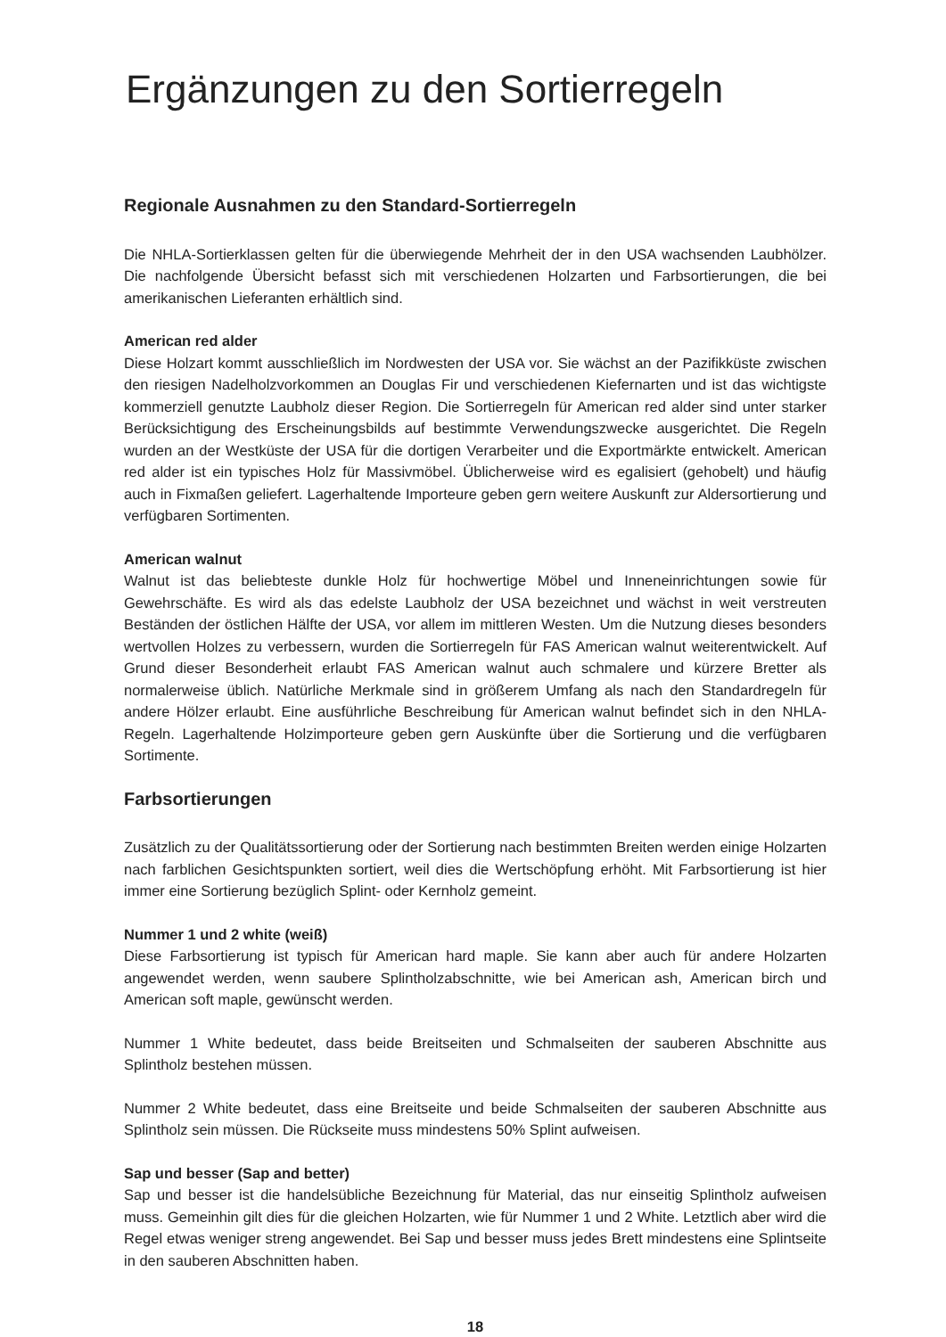Ergänzungen zu den Sortierregeln
Regionale Ausnahmen zu den Standard-Sortierregeln
Die NHLA-Sortierklassen gelten für die überwiegende Mehrheit der in den USA wachsenden Laubhölzer. Die nachfolgende Übersicht befasst sich mit verschiedenen Holzarten und Farbsortierungen, die bei amerikanischen Lieferanten erhältlich sind.
American red alder
Diese Holzart kommt ausschließlich im Nordwesten der USA vor. Sie wächst an der Pazifikküste zwischen den riesigen Nadelholzvorkommen an Douglas Fir und verschiedenen Kiefernarten und ist das wichtigste kommerziell genutzte Laubholz dieser Region. Die Sortierregeln für American red alder sind unter starker Berücksichtigung des Erscheinungsbilds auf bestimmte Verwendungszwecke ausgerichtet. Die Regeln wurden an der Westküste der USA für die dortigen Verarbeiter und die Exportmärkte entwickelt. American red alder ist ein typisches Holz für Massivmöbel. Üblicherweise wird es egalisiert (gehobelt) und häufig auch in Fixmaßen geliefert. Lagerhaltende Importeure geben gern weitere Auskunft zur Aldersortierung und verfügbaren Sortimenten.
American walnut
Walnut ist das beliebteste dunkle Holz für hochwertige Möbel und Inneneinrichtungen sowie für Gewehrschäfte. Es wird als das edelste Laubholz der USA bezeichnet und wächst in weit verstreuten Beständen der östlichen Hälfte der USA, vor allem im mittleren Westen. Um die Nutzung dieses besonders wertvollen Holzes zu verbessern, wurden die Sortierregeln für FAS American walnut weiterentwickelt. Auf Grund dieser Besonderheit erlaubt FAS American walnut auch schmalere und kürzere Bretter als normalerweise üblich. Natürliche Merkmale sind in größerem Umfang als nach den Standardregeln für andere Hölzer erlaubt. Eine ausführliche Beschreibung für American walnut befindet sich in den NHLA-Regeln. Lagerhaltende Holzimporteure geben gern Auskünfte über die Sortierung und die verfügbaren Sortimente.
Farbsortierungen
Zusätzlich zu der Qualitätssortierung oder der Sortierung nach bestimmten Breiten werden einige Holzarten nach farblichen Gesichtspunkten sortiert, weil dies die Wertschöpfung erhöht. Mit Farbsortierung ist hier immer eine Sortierung bezüglich Splint- oder Kernholz gemeint.
Nummer 1 und 2 white (weiß)
Diese Farbsortierung ist typisch für American hard maple. Sie kann aber auch für andere Holzarten angewendet werden, wenn saubere Splintholzabschnitte, wie bei American ash, American birch und American soft maple, gewünscht werden.
Nummer 1 White bedeutet, dass beide Breitseiten und Schmalseiten der sauberen Abschnitte aus Splintholz bestehen müssen.
Nummer 2 White bedeutet, dass eine Breitseite und beide Schmalseiten der sauberen Abschnitte aus Splintholz sein müssen. Die Rückseite muss mindestens 50% Splint aufweisen.
Sap und besser (Sap and better)
Sap und besser ist die handelsübliche Bezeichnung für Material, das nur einseitig Splintholz aufweisen muss. Gemeinhin gilt dies für die gleichen Holzarten, wie für Nummer 1 und 2 White. Letztlich aber wird die Regel etwas weniger streng angewendet. Bei Sap und besser muss jedes Brett mindestens eine Splintseite in den sauberen Abschnitten haben.
18